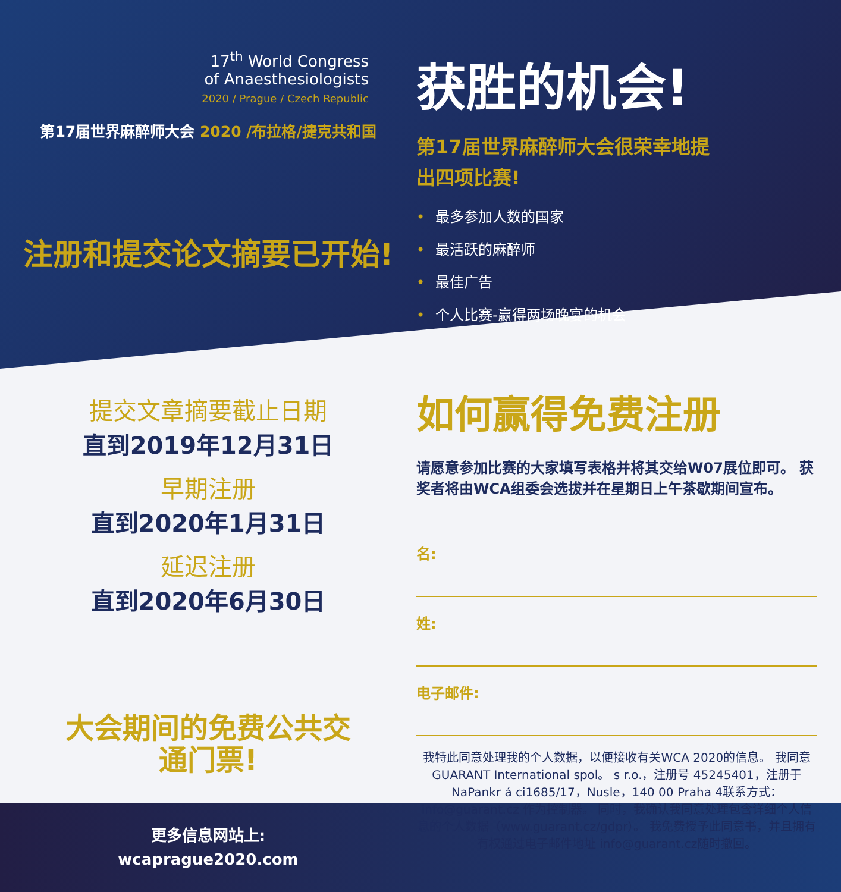17<sup>th</sup> World Congress
of Anaesthesiologists
2020 / Prague / Czech Republic
第17届世界麻醉师大会 2020 /布拉格/捷克共和国
注册和提交论文摘要已开始!
提交文章摘要截止日期
直到2019年12月31日
早期注册
直到2020年1月31日
延迟注册
直到2020年6月30日
大会期间的免费公共交
通门票!
更多信息网站上:
wcaprague2020.com
获胜的机会!
第17届世界麻醉师大会很荣幸地提
出四项比赛!
• 最多参加人数的国家
• 最活跃的麻醉师
• 最佳广告
• 个人比赛-赢得两场晚宴的机会
如何赢得免费注册
请愿意参加比赛的大家填写表格并将其交给W07展位即可。 获奖者将由WCA组委会选拔并在星期日上午茶歇期间宣布。
名:
姓:
电子邮件:
我特此同意处理我的个人数据，以便接收有关WCA 2020的信息。 我同意GUARANT International spol。 s r.o.，注册号 45245401，注册于NaPankr á ci1685/17，Nusle，140 00 Praha 4联系方式：info@guarant.cz 作为控制器。 同时，我确认我同意处理包含详细个人信息的个人数据（www.guarant.cz/gdpr）。 我免费授予此同意书，并且拥有 有权通过电子邮件地址 info@guarant.cz随时撤回。